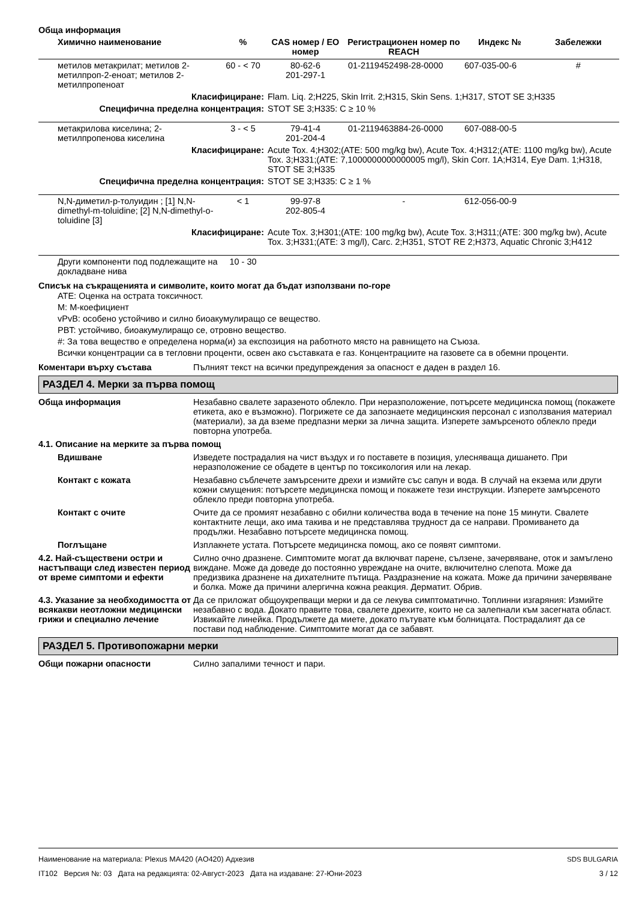Обща информация
| Химично наименование | % | CAS номер / ЕО номер | Регистрационен номер по REACH | Индекс № | Забележки |
| --- | --- | --- | --- | --- | --- |
| метилов метакрилат; метилов 2-метилпроп-2-еноат; метилов 2-метилпропеноат | 60 - < 70 | 80-62-6 201-297-1 | 01-2119452498-28-0000 | 607-035-00-6 | # |
| Класифициране: | | Flam. Liq. 2;H225, Skin Irrit. 2;H315, Skin Sens. 1;H317, STOT SE 3;H335 | | | |
| Специфична пределна концентрация: | | STOT SE 3;H335: C ≥ 10 % | | | |
| метакрилова киселина; 2-метилпропенова киселина | 3 - < 5 | 79-41-4 201-204-4 | 01-2119463884-26-0000 | 607-088-00-5 | |
| Класифициране: | | Acute Tox. 4;H302;(ATE: 500 mg/kg bw), Acute Tox. 4;H312;(ATE: 1100 mg/kg bw), Acute Tox. 3;H331;(ATE: 7,1000000000000005 mg/l), Skin Corr. 1A;H314, Eye Dam. 1;H318, STOT SE 3;H335 | | | |
| Специфична пределна концентрация: | | STOT SE 3;H335: C ≥ 1 % | | | |
| N,N-диметил-p-толуидин ; [1] N,N-dimethyl-m-toluidine; [2] N,N-dimethyl-o-toluidine [3] | < 1 | 99-97-8 202-805-4 | - | 612-056-00-9 | |
| Класифициране: | | Acute Tox. 3;H301;(ATE: 100 mg/kg bw), Acute Tox. 3;H311;(ATE: 300 mg/kg bw), Acute Tox. 3;H331;(ATE: 3 mg/l), Carc. 2;H351, STOT RE 2;H373, Aquatic Chronic 3;H412 | | | |
| Други компоненти под подлежащите на докладване нива | 10 - 30 | | | | |
Списък на съкращенията и символите, които могат да бъдат използвани по-горе
ATE: Оценка на острата токсичност.
M: M-коефициент
vPvB: особено устойчиво и силно биоакумулиращо се вещество.
PBT: устойчиво, биоакумулиращо се, отровно вещество.
#: За това вещество е определена норма(и) за експозиция на работното място на равнището на Съюза.
Всички концентрации са в тегловни проценти, освен ако съставката е газ. Концентрациите на газовете са в обемни проценти.
Коментари върху състава Пълният текст на всички предупреждения за опасност е даден в раздел 16.
РАЗДЕЛ 4. Мерки за първа помощ
Обща информация Незабавно свалете заразеното облекло. При неразположение, потърсете медицинска помощ (покажете етикета, ако е възможно). Погрижете се да запознаете медицинския персонал с използвания материал (материали), за да вземе предпазни мерки за лична защита. Изперете замърсеното облекло преди повторна употреба.
4.1. Описание на мерките за първа помощ
Вдишване Изведете пострадалия на чист въздух и го поставете в позиция, улесняваща дишането. При неразположение се обадете в център по токсикология или на лекар.
Контакт с кожата Незабавно съблечете замърсените дрехи и измийте със сапун и вода. В случай на екзема или други кожни смущения: потърсете медицинска помощ и покажете тези инструкции. Изперете замърсеното облекло преди повторна употреба.
Контакт с очите Очите да се промият незабавно с обилни количества вода в течение на поне 15 минути. Свалете контактните лещи, ако има такива и не представлява трудност да се направи. Промиването да продължи. Незабавно потърсете медицинска помощ.
Поглъщане Изплакнете устата. Потърсете медицинска помощ, ако се появят симптоми.
4.2. Най-съществени остри и настъпващи след известен период от време симптоми и ефекти
Силно очно дразнене. Симптомите могат да включват парене, сълзене, зачервяване, оток и замъглено виждане. Може да доведе до постоянно увреждане на очите, включително слепота. Може да предизвика дразнене на дихателните пътища. Раздразнение на кожата. Може да причини зачервяване и болка. Може да причини алергична кожна реакция. Дерматит. Обрив.
4.3. Указание за необходимостта от всякакви неотложни медицински грижи и специално лечение
Да се приложат общоукрепващи мерки и да се лекува симптоматично. Топлинни изгаряния: Измийте незабавно с вода. Докато правите това, свалете дрехите, които не са залепнали към засегната област. Извикайте линейка. Продължете да миете, докато пътувате към болницата. Пострадалият да се постави под наблюдение. Симптомите могат да се забавят.
РАЗДЕЛ 5. Противопожарни мерки
Общи пожарни опасности Силно запалими течност и пари.
SDS BULGARIA
3 / 12
Наименование на материала: Plexus MA420 (AO420) Адхезив
IT102 Версия №: 03 Дата на редакцията: 02-Август-2023 Дата на издаване: 27-Юни-2023